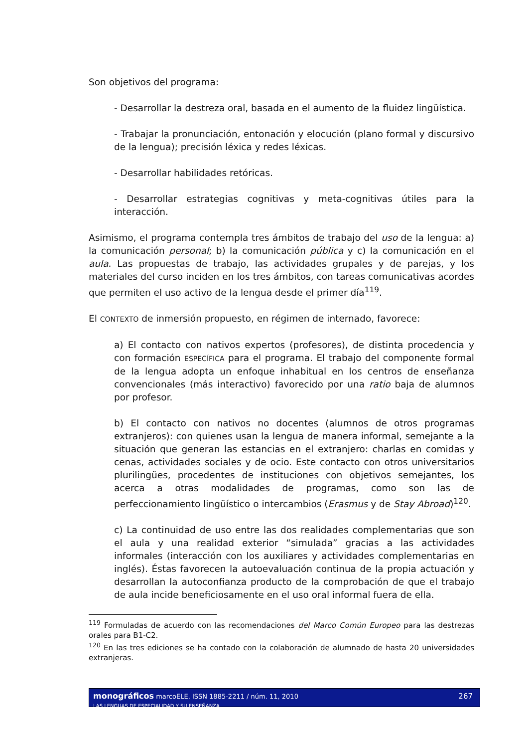Son objetivos del programa:
- Desarrollar la destreza oral, basada en el aumento de la fluidez lingüística.
- Trabajar la pronunciación, entonación y elocución (plano formal y discursivo de la lengua); precisión léxica y redes léxicas.
- Desarrollar habilidades retóricas.
- Desarrollar estrategias cognitivas y meta-cognitivas útiles para la interacción.
Asimismo, el programa contempla tres ámbitos de trabajo del uso de la lengua: a) la comunicación personal; b) la comunicación pública y c) la comunicación en el aula. Las propuestas de trabajo, las actividades grupales y de parejas, y los materiales del curso inciden en los tres ámbitos, con tareas comunicativas acordes que permiten el uso activo de la lengua desde el primer día<sup>119</sup>.
El CONTEXTO de inmersión propuesto, en régimen de internado, favorece:
a) El contacto con nativos expertos (profesores), de distinta procedencia y con formación ESPECÍFICA para el programa. El trabajo del componente formal de la lengua adopta un enfoque inhabitual en los centros de enseñanza convencionales (más interactivo) favorecido por una ratio baja de alumnos por profesor.
b) El contacto con nativos no docentes (alumnos de otros programas extranjeros): con quienes usan la lengua de manera informal, semejante a la situación que generan las estancias en el extranjero: charlas en comidas y cenas, actividades sociales y de ocio. Este contacto con otros universitarios plurilingües, procedentes de instituciones con objetivos semejantes, los acerca a otras modalidades de programas, como son las de perfeccionamiento lingüístico o intercambios (Erasmus y de Stay Abroad)<sup>120</sup>.
c) La continuidad de uso entre las dos realidades complementarias que son el aula y una realidad exterior “simulada” gracias a las actividades informales (interacción con los auxiliares y actividades complementarias en inglés). Éstas favorecen la autoevaluación continua de la propia actuación y desarrollan la autoconfianza producto de la comprobación de que el trabajo de aula incide beneficiosamente en el uso oral informal fuera de ella.
<sup>119</sup> Formuladas de acuerdo con las recomendaciones del Marco Común Europeo para las destrezas orales para B1-C2.
<sup>120</sup> En las tres ediciones se ha contado con la colaboración de alumnado de hasta 20 universidades extranjeras.
monográficos marcoELE. ISSN 1885-2211 / núm. 11, 2010
LAS LENGUAS DE ESPECIALIDAD Y SU ENSEÑANZA
267